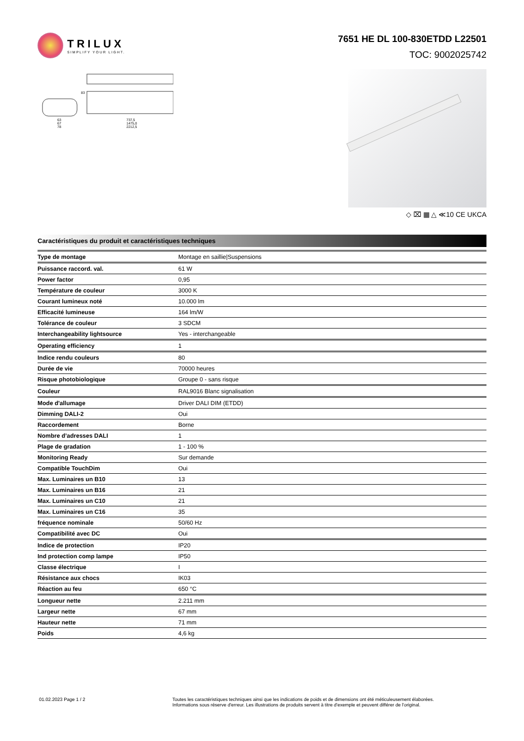TRILUX
SIMPLIFY YOUR LIGHT.
7651 HE DL 100-830ETDD L22501
TOC: 9002025742
737,5
1475,0
2212,5
63
67
78
83
◇ ⌧ ▦ △ ≪10 CE UKCA
Caractéristiques du produit et caractéristiques techniques
| Type de montage | Montage en saillie/Suspensions |
| Puissance raccord. val. | 61 W |
| Power factor | 0,95 |
| Température de couleur | 3000 K |
| Courant lumineux noté | 10.000 lm |
| Efficacité lumineuse | 164 lm/W |
| Tolérance de couleur | 3 SDCM |
| Interchangeability lightsource | Yes - interchangeable |
| Operating efficiency | 1 |
| Indice rendu couleurs | 80 |
| Durée de vie | 70000 heures |
| Risque photobiologique | Groupe 0 - sans risque |
| Couleur | RAL9016 Blanc signalisation |
| Mode d'allumage | Driver DALI DIM (ETDD) |
| Dimming DALI-2 | Oui |
| Raccordement | Borne |
| Nombre d’adresses DALI | 1 |
| Plage de gradation | 1 - 100 % |
| Monitoring Ready | Sur demande |
| Compatible TouchDim | Oui |
| Max. Luminaires un B10 | 13 |
| Max. Luminaires un B16 | 21 |
| Max. Luminaires un C10 | 21 |
| Max. Luminaires un C16 | 35 |
| fréquence nominale | 50/60 Hz |
| Compatibilité avec DC | Oui |
| Indice de protection | IP20 |
| Ind protection comp lampe | IP50 |
| Classe électrique | I |
| Résistance aux chocs | IK03 |
| Réaction au feu | 650 °C |
| Longueur nette | 2.211 mm |
| Largeur nette | 67 mm |
| Hauteur nette | 71 mm |
| Poids | 4,6 kg |
01.02.2023 Page 1 / 2 Toutes les caractéristiques techniques ainsi que les indications de poids et de dimensions ont été méticuleusement élaborées.
Informations sous réserve d'erreur. Les illustrations de produits servent à titre d'exemple et peuvent différer de l'original.